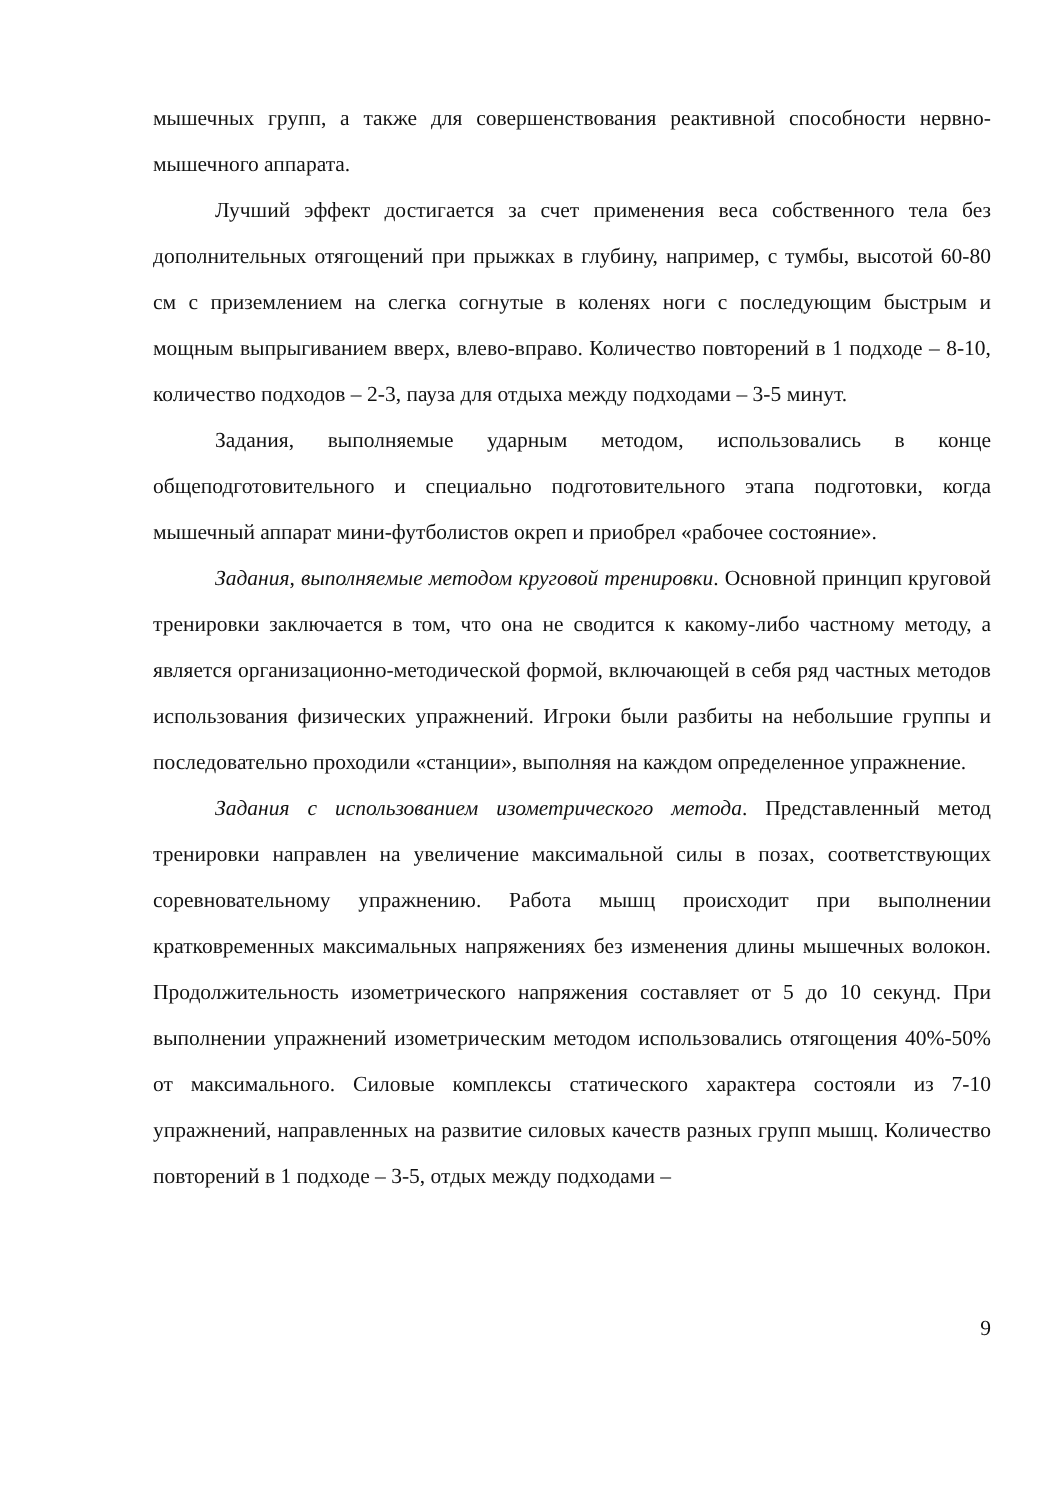мышечных групп, а также для совершенствования реактивной способности нервно-мышечного аппарата.
Лучший эффект достигается за счет применения веса собственного тела без дополнительных отягощений при прыжках в глубину, например, с тумбы, высотой 60-80 см с приземлением на слегка согнутые в коленях ноги с последующим быстрым и мощным выпрыгиванием вверх, влево-вправо. Количество повторений в 1 подходе – 8-10, количество подходов – 2-3, пауза для отдыха между подходами – 3-5 минут.
Задания, выполняемые ударным методом, использовались в конце общеподготовительного и специально подготовительного этапа подготовки, когда мышечный аппарат мини-футболистов окреп и приобрел «рабочее состояние».
Задания, выполняемые методом круговой тренировки. Основной принцип круговой тренировки заключается в том, что она не сводится к какому-либо частному методу, а является организационно-методической формой, включающей в себя ряд частных методов использования физических упражнений. Игроки были разбиты на небольшие группы и последовательно проходили «станции», выполняя на каждом определенное упражнение.
Задания с использованием изометрического метода. Представленный метод тренировки направлен на увеличение максимальной силы в позах, соответствующих соревновательному упражнению. Работа мышц происходит при выполнении кратковременных максимальных напряжениях без изменения длины мышечных волокон. Продолжительность изометрического напряжения составляет от 5 до 10 секунд. При выполнении упражнений изометрическим методом использовались отягощения 40%-50% от максимального. Силовые комплексы статического характера состояли из 7-10 упражнений, направленных на развитие силовых качеств разных групп мышц. Количество повторений в 1 подходе – 3-5, отдых между подходами –
9